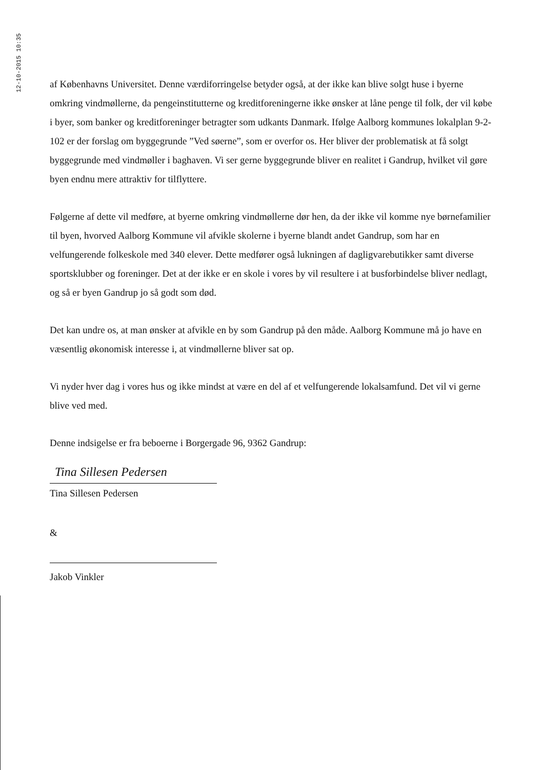12-10-2015 10:35
af Københavns Universitet. Denne værdiforringelse betyder også, at der ikke kan blive solgt huse i byerne omkring vindmøllerne, da pengeinstitutterne og kreditforeningerne ikke ønsker at låne penge til folk, der vil købe i byer, som banker og kreditforeninger betragter som udkants Danmark. Ifølge Aalborg kommunes lokalplan 9-2-102 er der forslag om byggegrunde ”Ved søerne”, som er overfor os. Her bliver der problematisk at få solgt byggegrunde med vindmøller i baghaven. Vi ser gerne byggegrunde bliver en realitet i Gandrup, hvilket vil gøre byen endnu mere attraktiv for tilflyttere.
Følgerne af dette vil medføre, at byerne omkring vindmøllerne dør hen, da der ikke vil komme nye børnefamilier til byen, hvorved Aalborg Kommune vil afvikle skolerne i byerne blandt andet Gandrup, som har en velfungerende folkeskole med 340 elever. Dette medfører også lukningen af dagligvarebutikker samt diverse sportsklubber og foreninger. Det at der ikke er en skole i vores by vil resultere i at busforbindelse bliver nedlagt, og så er byen Gandrup jo så godt som død.
Det kan undre os, at man ønsker at afvikle en by som Gandrup på den måde. Aalborg Kommune må jo have en væsentlig økonomisk interesse i, at vindmøllerne bliver sat op.
Vi nyder hver dag i vores hus og ikke mindst at være en del af et velfungerende lokalsamfund. Det vil vi gerne blive ved med.
Denne indsigelse er fra beboerne i Borgergade 96, 9362 Gandrup:
Tina Sillesen Pedersen
Tina Sillesen Pedersen
&
Jakob Vinkler